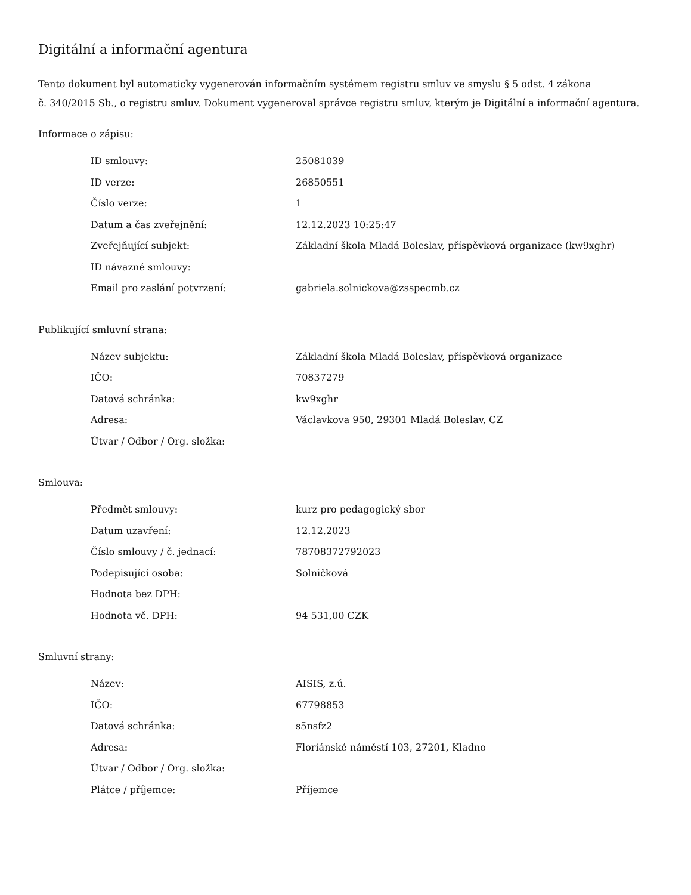Digitální a informační agentura
Tento dokument byl automaticky vygenerován informačním systémem registru smluv ve smyslu § 5 odst. 4 zákona
č. 340/2015 Sb., o registru smluv. Dokument vygeneroval správce registru smluv, kterým je Digitální a informační agentura.
Informace o zápisu:
| ID smlouvy: | 25081039 |
| ID verze: | 26850551 |
| Číslo verze: | 1 |
| Datum a čas zveřejnění: | 12.12.2023 10:25:47 |
| Zveřejňující subjekt: | Základní škola Mladá Boleslav, příspěvková organizace (kw9xghr) |
| ID návazné smlouvy: | |
| Email pro zaslání potvrzení: | gabriela.solnickova@zsspecmb.cz |
Publikující smluvní strana:
| Název subjektu: | Základní škola Mladá Boleslav, příspěvková organizace |
| IČO: | 70837279 |
| Datová schránka: | kw9xghr |
| Adresa: | Václavkova 950, 29301 Mladá Boleslav, CZ |
| Útvar / Odbor / Org. složka: | |
Smlouva:
| Předmět smlouvy: | kurz pro pedagogický sbor |
| Datum uzavření: | 12.12.2023 |
| Číslo smlouvy / č. jednací: | 78708372792023 |
| Podepisující osoba: | Solničková |
| Hodnota bez DPH: | |
| Hodnota vč. DPH: | 94 531,00 CZK |
Smluvní strany:
| Název: | AISIS, z.ú. |
| IČO: | 67798853 |
| Datová schránka: | s5nsfz2 |
| Adresa: | Floriánské náměstí 103, 27201, Kladno |
| Útvar / Odbor / Org. složka: | |
| Plátce / příjemce: | Příjemce |